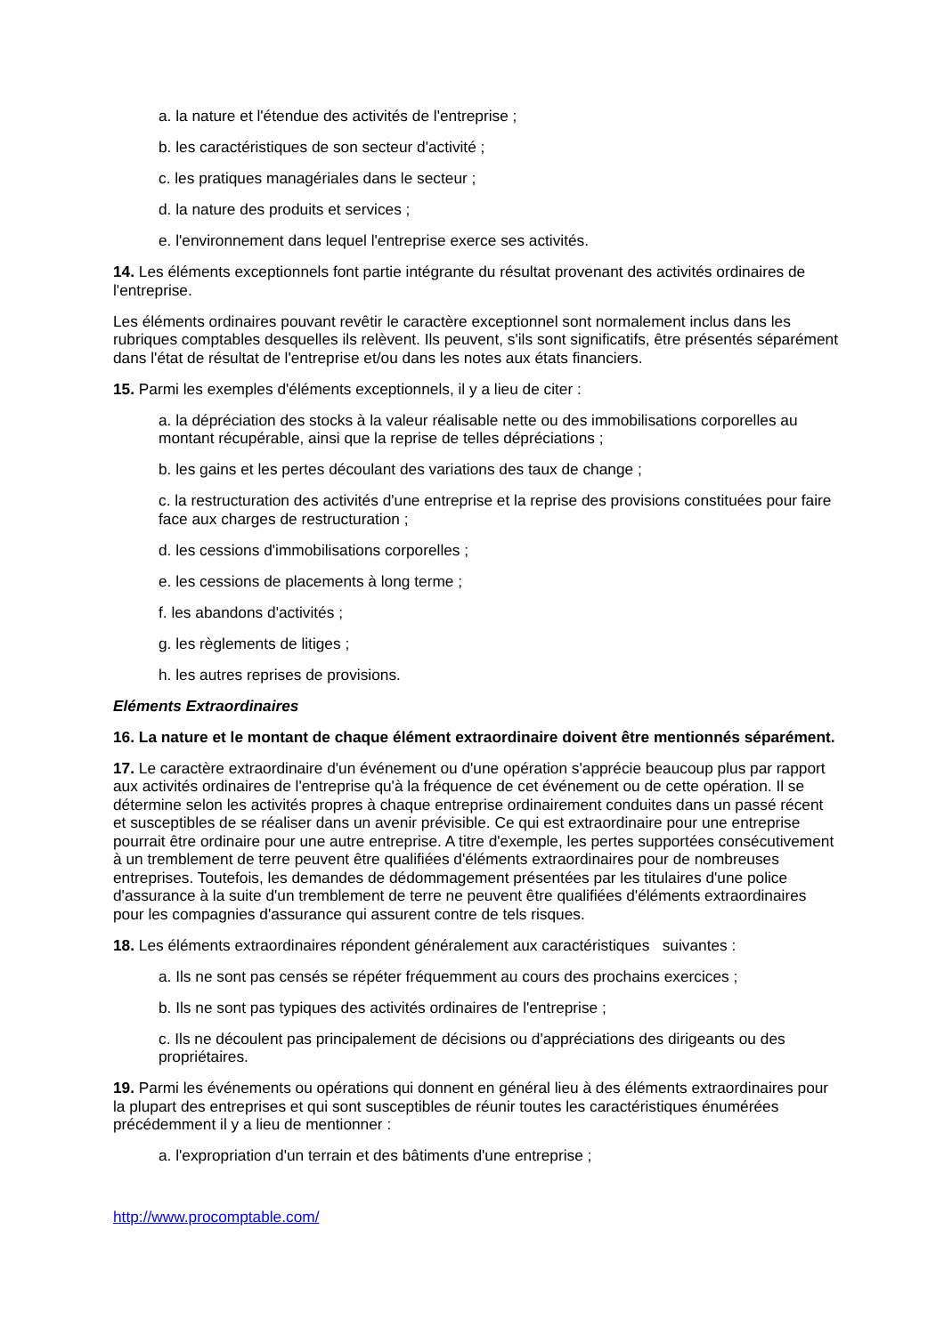a. la nature et l'étendue des activités de l'entreprise ;
b. les caractéristiques de son secteur d'activité ;
c. les pratiques managériales dans le secteur ;
d. la nature des produits et services ;
e. l'environnement dans lequel l'entreprise exerce ses activités.
14. Les éléments exceptionnels font partie intégrante du résultat provenant des activités ordinaires de l'entreprise.
Les éléments ordinaires pouvant revêtir le caractère exceptionnel sont normalement inclus dans les rubriques comptables desquelles ils relèvent. Ils peuvent, s'ils sont significatifs, être présentés séparément dans l'état de résultat de l'entreprise et/ou dans les notes aux états financiers.
15. Parmi les exemples d'éléments exceptionnels, il y a lieu de citer :
a. la dépréciation des stocks à la valeur réalisable nette ou des immobilisations corporelles au montant récupérable, ainsi que la reprise de telles dépréciations ;
b. les gains et les pertes découlant des variations des taux de change ;
c. la restructuration des activités d'une entreprise et la reprise des provisions constituées pour faire face aux charges de restructuration ;
d. les cessions d'immobilisations corporelles ;
e. les cessions de placements à long terme ;
f. les abandons d'activités ;
g. les règlements de litiges ;
h. les autres reprises de provisions.
Eléments Extraordinaires
16. La nature et le montant de chaque élément extraordinaire doivent être mentionnés séparément.
17. Le caractère extraordinaire d'un événement ou d'une opération s'apprécie beaucoup plus par rapport aux activités ordinaires de l'entreprise qu'à la fréquence de cet événement ou de cette opération. Il se détermine selon les activités propres à chaque entreprise ordinairement conduites dans un passé récent et susceptibles de se réaliser dans un avenir prévisible. Ce qui est extraordinaire pour une entreprise pourrait être ordinaire pour une autre entreprise. A titre d'exemple, les pertes supportées consécutivement à un tremblement de terre peuvent être qualifiées d'éléments extraordinaires pour de nombreuses entreprises. Toutefois, les demandes de dédommagement présentées par les titulaires d'une police d'assurance à la suite d'un tremblement de terre ne peuvent être qualifiées d'éléments extraordinaires pour les compagnies d'assurance qui assurent contre de tels risques.
18. Les éléments extraordinaires répondent généralement aux caractéristiques suivantes :
a. Ils ne sont pas censés se répéter fréquemment au cours des prochains exercices ;
b. Ils ne sont pas typiques des activités ordinaires de l'entreprise ;
c. Ils ne découlent pas principalement de décisions ou d'appréciations des dirigeants ou des propriétaires.
19. Parmi les événements ou opérations qui donnent en général lieu à des éléments extraordinaires pour la plupart des entreprises et qui sont susceptibles de réunir toutes les caractéristiques énumérées précédemment il y a lieu de mentionner :
a. l'expropriation d'un terrain et des bâtiments d'une entreprise ;
http://www.procomptable.com/